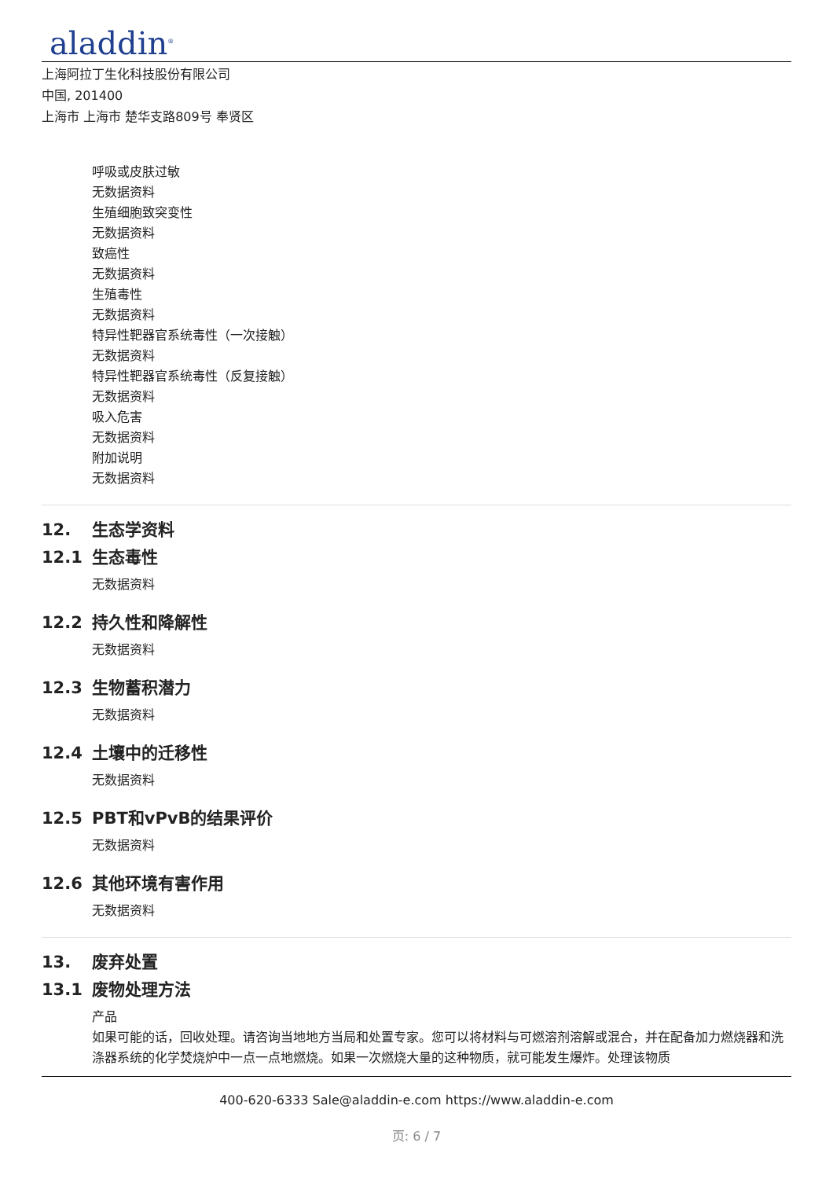aladdin<sup>®</sup>
上海阿拉丁生化科技股份有限公司
中国, 201400
上海市 上海市 楚华支路809号 奉贤区
呼吸或皮肤过敏
无数据资料
生殖细胞致突变性
无数据资料
致癌性
无数据资料
生殖毒性
无数据资料
特异性靶器官系统毒性（一次接触）
无数据资料
特异性靶器官系统毒性（反复接触）
无数据资料
吸入危害
无数据资料
附加说明
无数据资料
12. 生态学资料
12.1 生态毒性
无数据资料
12.2 持久性和降解性
无数据资料
12.3 生物蓄积潜力
无数据资料
12.4 土壤中的迁移性
无数据资料
12.5 PBT和vPvB的结果评价
无数据资料
12.6 其他环境有害作用
无数据资料
13. 废弃处置
13.1 废物处理方法
产品
如果可能的话，回收处理。请咨询当地地方当局和处置专家。您可以将材料与可燃溶剂溶解或混合，并在配备加力燃烧器和洗涤器系统的化学焚烧炉中一点一点地燃烧。如果一次燃烧大量的这种物质，就可能发生爆炸。处理该物质
400-620-6333 Sale@aladdin-e.com https://www.aladdin-e.com
页: 6 / 7